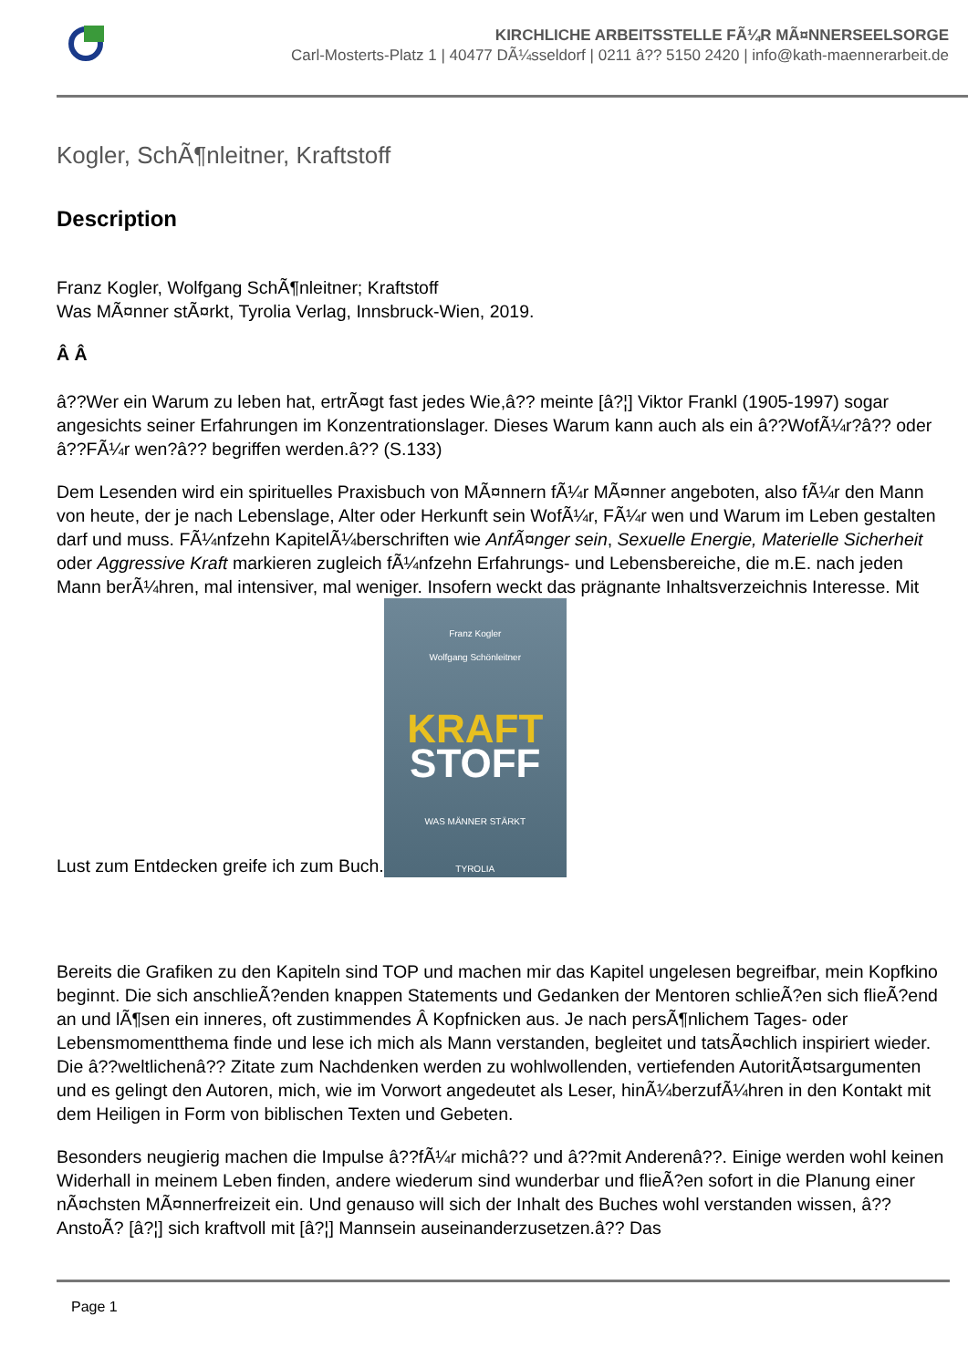KIRCHLICHE ARBEITSSTELLE FÃ¼R MÃ¤NNERSEELSORGE
Carl-Mosterts-Platz 1 | 40477 DÃ¼sseldorf | 0211 â?? 5150 2420 | info@kath-maennerarbeit.de
Kogler, SchÃ¶nleitner, Kraftstoff
Description
Franz Kogler, Wolfgang SchÃ¶nleitner; Kraftstoff
Was MÃ¤nner stÃ¤rkt, Tyrolia Verlag, Innsbruck-Wien, 2019.
Â Â
â??Wer ein Warum zu leben hat, ertrÃ¤gt fast jedes Wie,â?? meinte [â?¦] Viktor Frankl (1905-1997) sogar angesichts seiner Erfahrungen im Konzentrationslager. Dieses Warum kann auch als ein â??WofÃ¼r?â?? oder â??FÃ¼r wen?â?? begriffen werden.â?? (S.133)
Dem Lesenden wird ein spirituelles Praxisbuch von MÃ¤nnern fÃ¼r MÃ¤nner angeboten, also fÃ¼r den Mann von heute, der je nach Lebenslage, Alter oder Herkunft sein WofÃ¼r, FÃ¼r wen und Warum im Leben gestalten darf und muss. FÃ¼nfzehn KapitelÃ¼berschriften wie AnfÃ¤nger sein, Sexuelle Energie, Materielle Sicherheit oder Aggressive Kraft markieren zugleich fÃ¼nfzehn Erfahrungs- und Lebensbereiche, die m.E. nach jeden Mann berÃ¼hren, mal intensiver, mal weniger. Insofern weckt das prägnante Inhaltsverzeichnis Interesse. Mit Lust zum Entdecken greife ich zum Buch.
Franz Kogler
Wolfgang Schönleitner
KRAFT
STOFF
WAS MÄNNER STÄRKT
TYROLIA
Bereits die Grafiken zu den Kapiteln sind TOP und machen mir das Kapitel ungelesen begreifbar, mein Kopfkino beginnt. Die sich anschlieÃ?enden knappen Statements und Gedanken der Mentoren schlieÃ?en sich flieÃ?end an und lÃ¶sen ein inneres, oft zustimmendes Â Kopfnicken aus. Je nach persÃ¶nlichem Tages- oder Lebensmomentthema finde und lese ich mich als Mann verstanden, begleitet und tatsÃ¤chlich inspiriert wieder. Die â??weltlichenâ?? Zitate zum Nachdenken werden zu wohlwollenden, vertiefenden AutoritÃ¤tsargumenten und es gelingt den Autoren, mich, wie im Vorwort angedeutet als Leser, hinÃ¼berzufÃ¼hren in den Kontakt mit dem Heiligen in Form von biblischen Texten und Gebeten.
Besonders neugierig machen die Impulse â??fÃ¼r michâ?? und â??mit Anderenâ??. Einige werden wohl keinen Widerhall in meinem Leben finden, andere wiederum sind wunderbar und flieÃ?en sofort in die Planung einer nÃ¤chsten MÃ¤nnerfreizeit ein. Und genauso will sich der Inhalt des Buches wohl verstanden wissen, â??AnstoÃ? [â?¦] sich kraftvoll mit [â?¦] Mannsein auseinanderzusetzen.â?? Das
Page 1